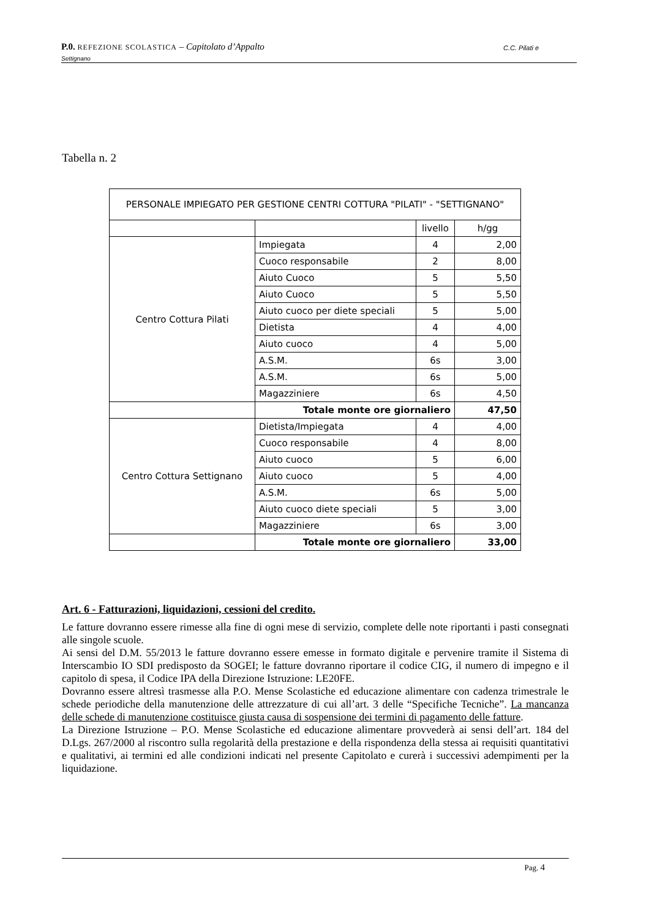P.0. REFEZIONE SCOLASTICA – Capitolato d’Appalto C.C. Pilati e
Settignano
Tabella n. 2
| PERSONALE IMPIEGATO PER GESTIONE CENTRI COTTURA "PILATI" - "SETTIGNANO" | | | |
| | | livello | h/gg |
| Centro Cottura Pilati | Impiegata | 4 | 2,00 |
| | Cuoco responsabile | 2 | 8,00 |
| | Aiuto Cuoco | 5 | 5,50 |
| | Aiuto Cuoco | 5 | 5,50 |
| | Aiuto cuoco per diete speciali | 5 | 5,00 |
| | Dietista | 4 | 4,00 |
| | Aiuto cuoco | 4 | 5,00 |
| | A.S.M. | 6s | 3,00 |
| | A.S.M. | 6s | 5,00 |
| | Magazziniere | 6s | 4,50 |
| | Totale monte ore giornaliero | | 47,50 |
| Centro Cottura Settignano | Dietista/Impiegata | 4 | 4,00 |
| | Cuoco responsabile | 4 | 8,00 |
| | Aiuto cuoco | 5 | 6,00 |
| | Aiuto cuoco | 5 | 4,00 |
| | A.S.M. | 6s | 5,00 |
| | Aiuto cuoco diete speciali | 5 | 3,00 |
| | Magazziniere | 6s | 3,00 |
| | Totale monte ore giornaliero | | 33,00 |
Art. 6 - Fatturazioni, liquidazioni, cessioni del credito.
Le fatture dovranno essere rimesse alla fine di ogni mese di servizio, complete delle note riportanti i pasti consegnati alle singole scuole.
Ai sensi del D.M. 55/2013 le fatture dovranno essere emesse in formato digitale e pervenire tramite il Sistema di Interscambio IO SDI predisposto da SOGEI; le fatture dovranno riportare il codice CIG, il numero di impegno e il capitolo di spesa, il Codice IPA della Direzione Istruzione: LE20FE.
Dovranno essere altresì trasmesse alla P.O. Mense Scolastiche ed educazione alimentare con cadenza trimestrale le schede periodiche della manutenzione delle attrezzature di cui all’art. 3 delle “Specifiche Tecniche”. La mancanza delle schede di manutenzione costituisce giusta causa di sospensione dei termini di pagamento delle fatture.
La Direzione Istruzione – P.O. Mense Scolastiche ed educazione alimentare provvederà ai sensi dell’art. 184 del D.Lgs. 267/2000 al riscontro sulla regolarità della prestazione e della rispondenza della stessa ai requisiti quantitativi e qualitativi, ai termini ed alle condizioni indicati nel presente Capitolato e curerà i successivi adempimenti per la liquidazione.
Pag. 4